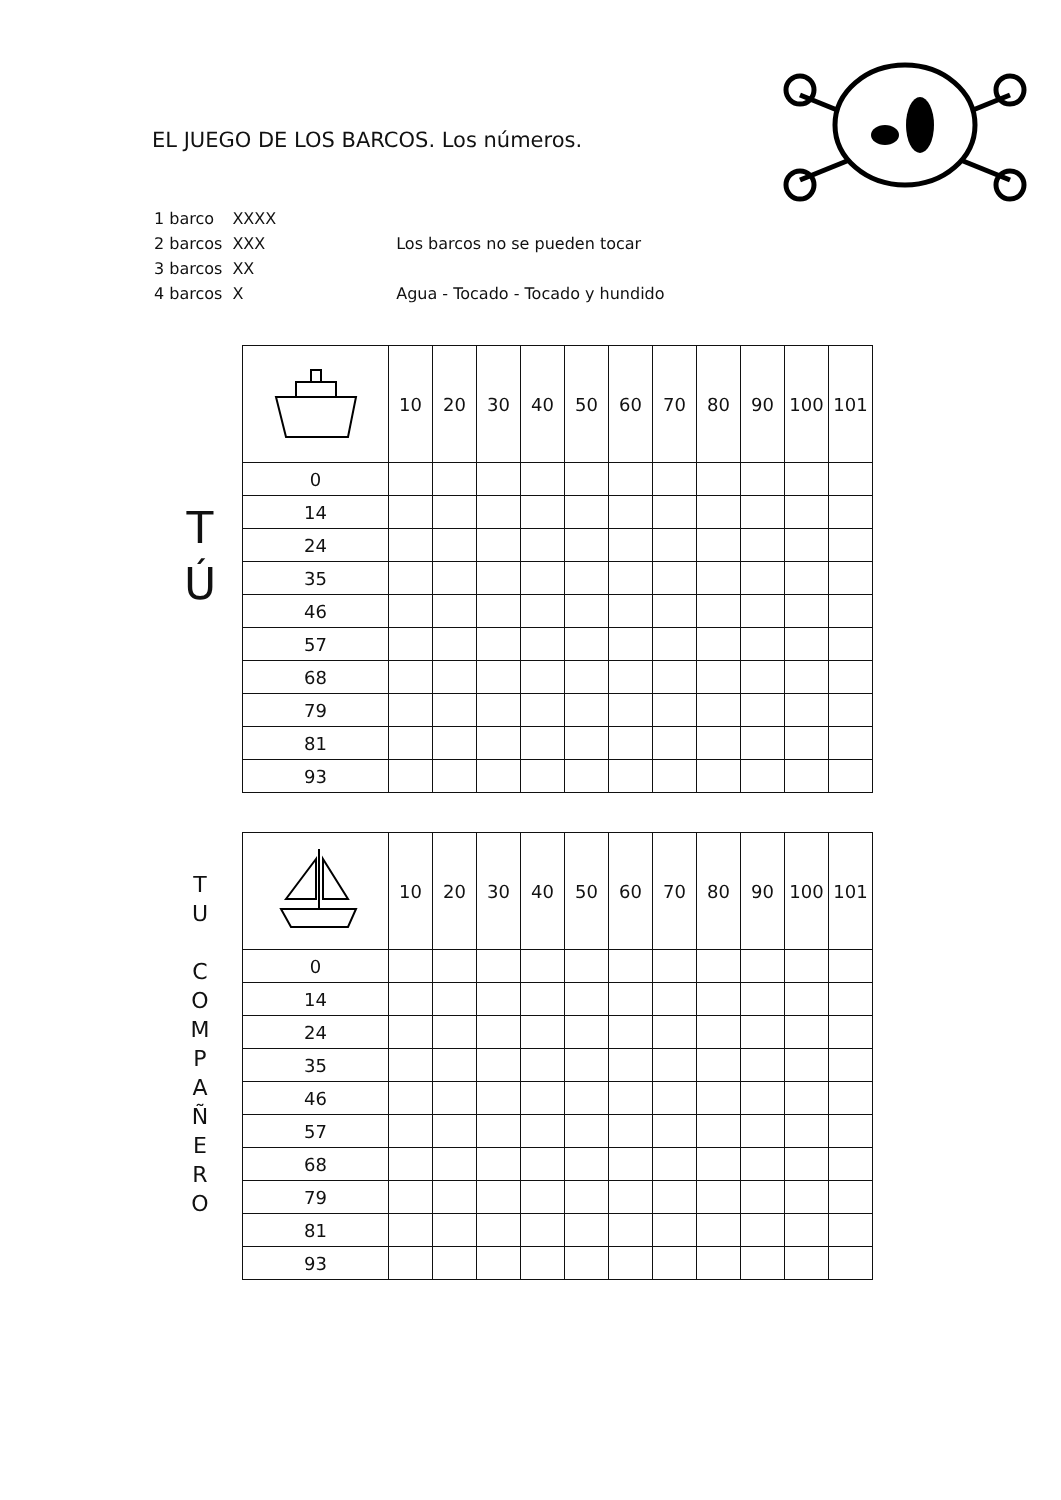EL JUEGO DE LOS BARCOS. Los números.
| 1 barco | XXXX | |
| 2 barcos | XXX | Los barcos no se pueden tocar |
| 3 barcos | XX | |
| 4 barcos | X | Agua - Tocado - Tocado y hundido |
T
Ú
| | 10 | 20 | 30 | 40 | 50 | 60 | 70 | 80 | 90 | 100 | 101 |
| 0 | | | | | | | | | | | |
| 14 | | | | | | | | | | | |
| 24 | | | | | | | | | | | |
| 35 | | | | | | | | | | | |
| 46 | | | | | | | | | | | |
| 57 | | | | | | | | | | | |
| 68 | | | | | | | | | | | |
| 79 | | | | | | | | | | | |
| 81 | | | | | | | | | | | |
| 93 | | | | | | | | | | | |
T
U
C
O
M
P
A
Ñ
E
R
O
| | 10 | 20 | 30 | 40 | 50 | 60 | 70 | 80 | 90 | 100 | 101 |
| 0 | | | | | | | | | | | |
| 14 | | | | | | | | | | | |
| 24 | | | | | | | | | | | |
| 35 | | | | | | | | | | | |
| 46 | | | | | | | | | | | |
| 57 | | | | | | | | | | | |
| 68 | | | | | | | | | | | |
| 79 | | | | | | | | | | | |
| 81 | | | | | | | | | | | |
| 93 | | | | | | | | | | | |